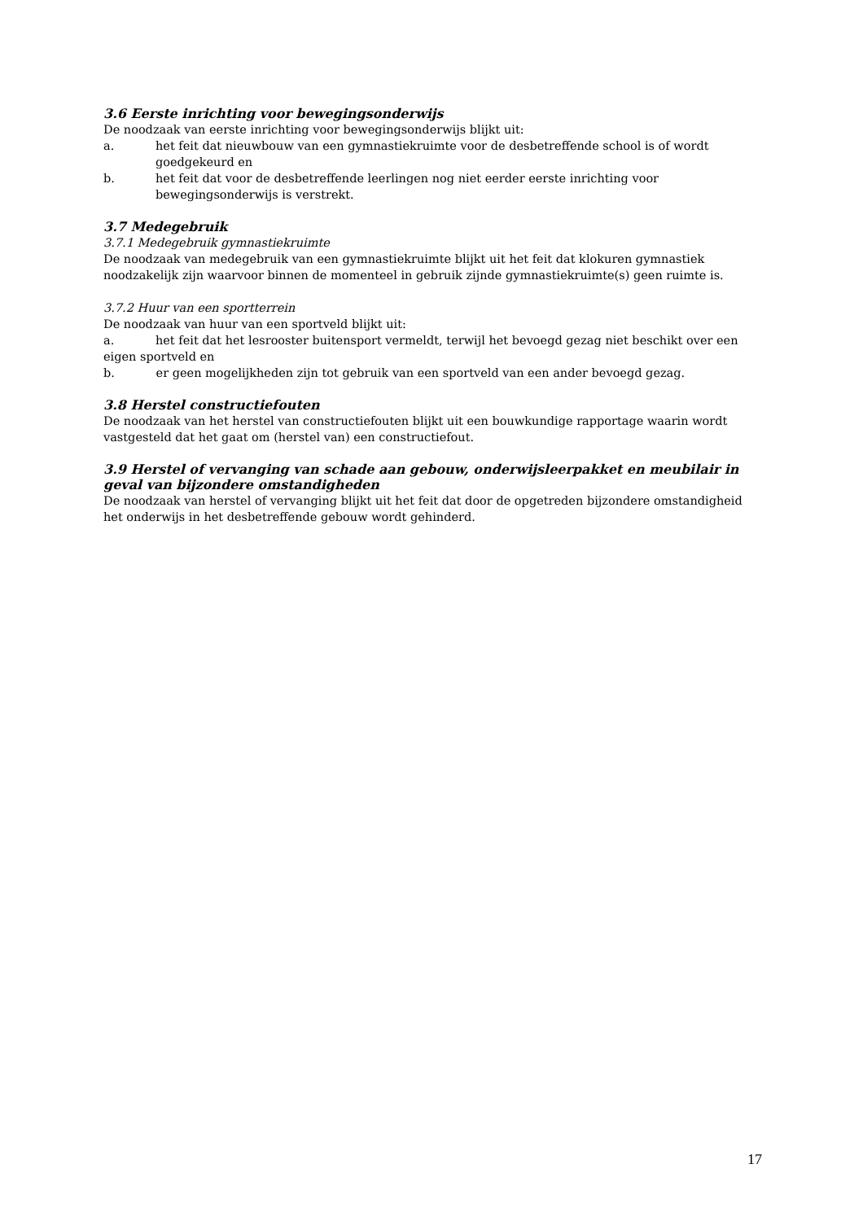3.6 Eerste inrichting voor bewegingsonderwijs
De noodzaak van eerste inrichting voor bewegingsonderwijs blijkt uit:
a. het feit dat nieuwbouw van een gymnastiekruimte voor de desbetreffende school is of wordt goedgekeurd en
b. het feit dat voor de desbetreffende leerlingen nog niet eerder eerste inrichting voor bewegingsonderwijs is verstrekt.
3.7 Medegebruik
3.7.1 Medegebruik gymnastiekruimte
De noodzaak van medegebruik van een gymnastiekruimte blijkt uit het feit dat klokuren gymnastiek noodzakelijk zijn waarvoor binnen de momenteel in gebruik zijnde gymnastiekruimte(s) geen ruimte is.
3.7.2 Huur van een sportterrein
De noodzaak van huur van een sportveld blijkt uit:
a. het feit dat het lesrooster buitensport vermeldt, terwijl het bevoegd gezag niet beschikt over een eigen sportveld en
b. er geen mogelijkheden zijn tot gebruik van een sportveld van een ander bevoegd gezag.
3.8 Herstel constructiefouten
De noodzaak van het herstel van constructiefouten blijkt uit een bouwkundige rapportage waarin wordt vastgesteld dat het gaat om (herstel van) een constructiefout.
3.9 Herstel of vervanging van schade aan gebouw, onderwijsleerpakket en meubilair in geval van bijzondere omstandigheden
De noodzaak van herstel of vervanging blijkt uit het feit dat door de opgetreden bijzondere omstandigheid het onderwijs in het desbetreffende gebouw wordt gehinderd.
17